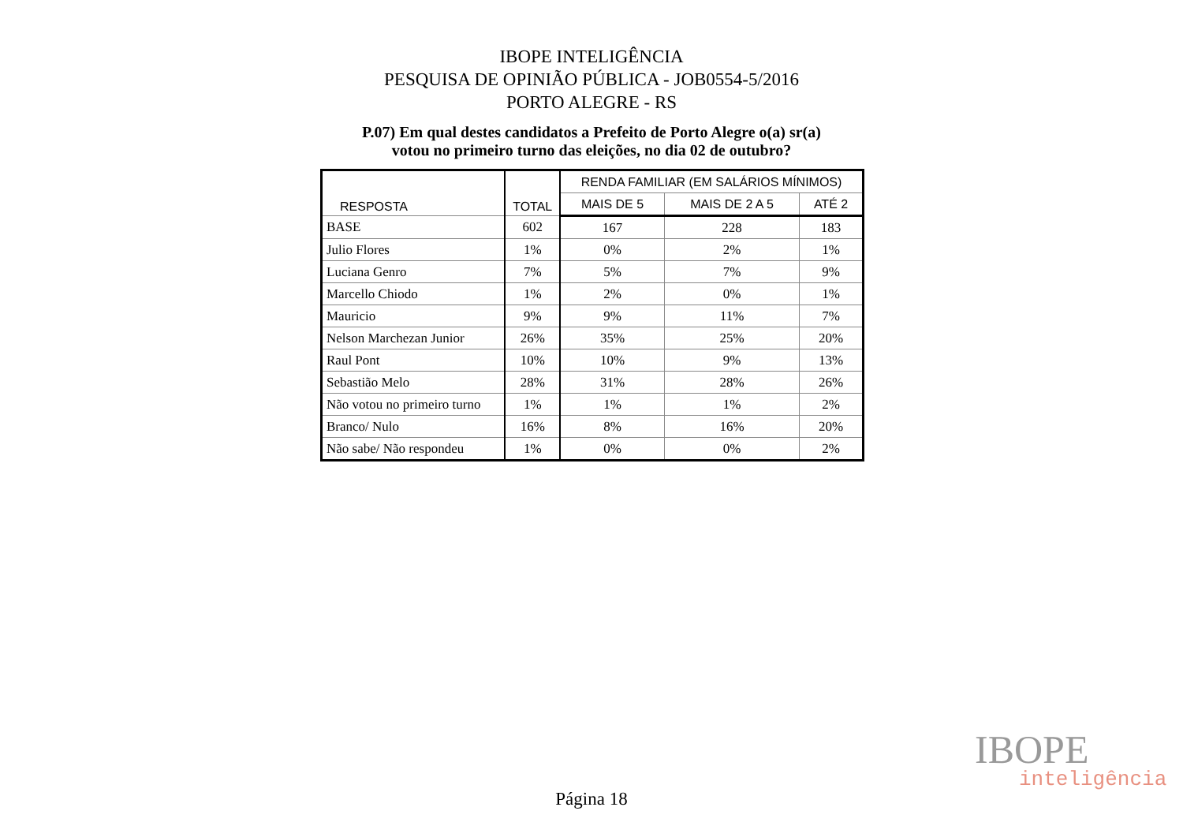IBOPE INTELIGÊNCIA
PESQUISA DE OPINIÃO PÚBLICA - JOB0554-5/2016
PORTO ALEGRE - RS
P.07) Em qual destes candidatos a Prefeito de Porto Alegre o(a) sr(a)
votou no primeiro turno das eleições, no dia 02 de outubro?
| RESPOSTA | TOTAL | RENDA FAMILIAR (EM SALÁRIOS MÍNIMOS) | | |
| --- | --- | --- | --- | --- |
| | | MAIS DE 5 | MAIS DE 2 A 5 | ATÉ 2 |
| BASE | 602 | 167 | 228 | 183 |
| Julio Flores | 1% | 0% | 2% | 1% |
| Luciana Genro | 7% | 5% | 7% | 9% |
| Marcello Chiodo | 1% | 2% | 0% | 1% |
| Mauricio | 9% | 9% | 11% | 7% |
| Nelson Marchezan Junior | 26% | 35% | 25% | 20% |
| Raul Pont | 10% | 10% | 9% | 13% |
| Sebastião Melo | 28% | 31% | 28% | 26% |
| Não votou no primeiro turno | 1% | 1% | 1% | 2% |
| Branco/ Nulo | 16% | 8% | 16% | 20% |
| Não sabe/ Não respondeu | 1% | 0% | 0% | 2% |
IBOPE
inteligência
Página 18